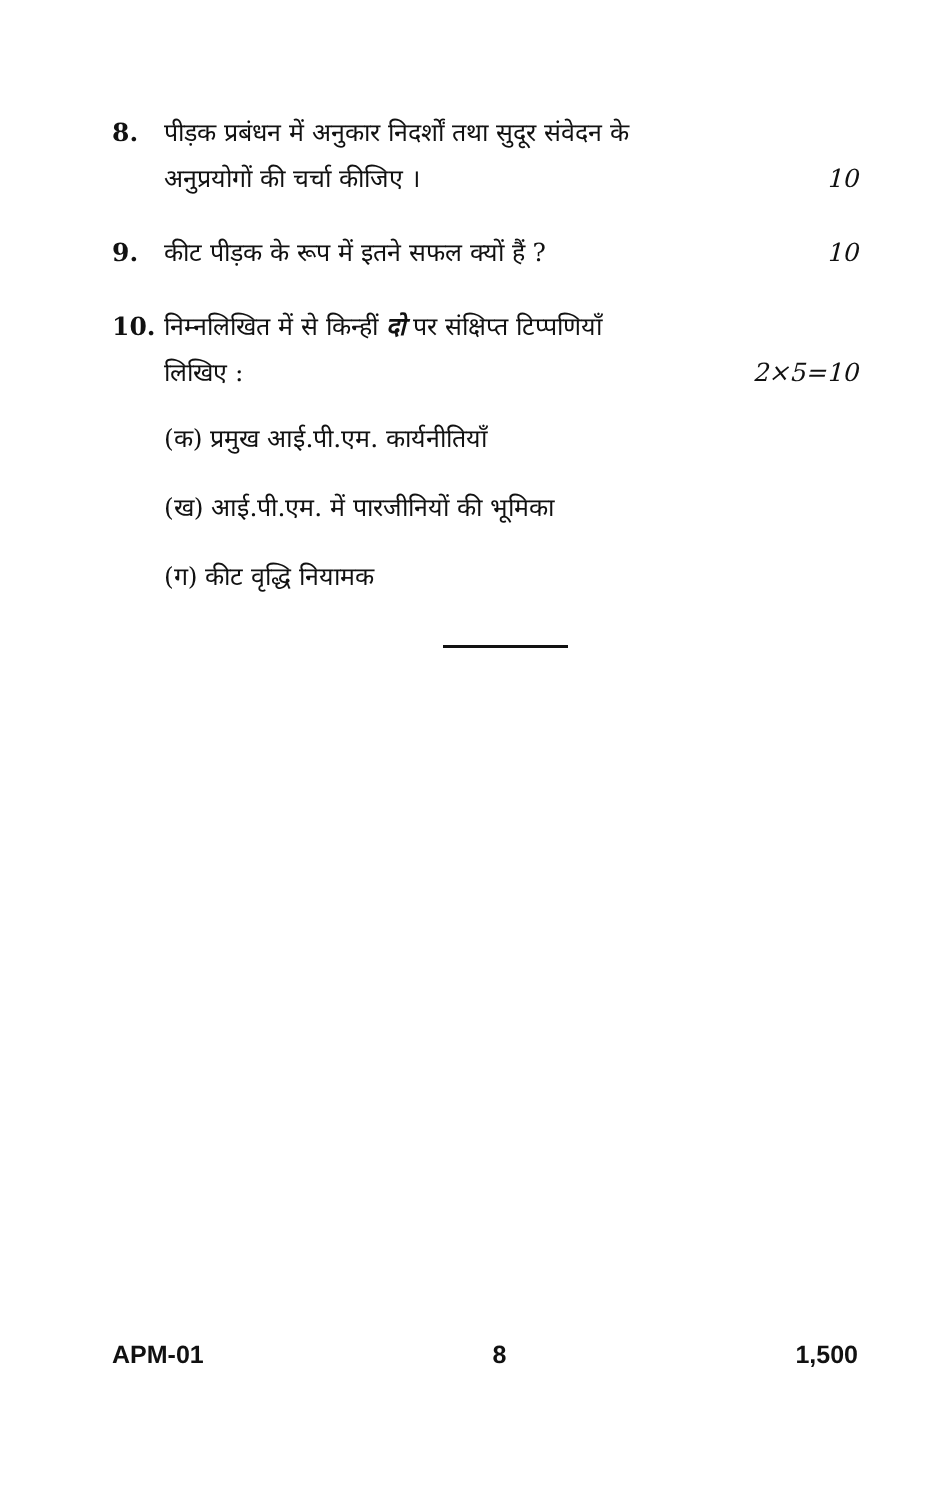8. पीड़क प्रबंधन में अनुकार निदर्शों तथा सुदूर संवेदन के
अनुप्रयोगों की चर्चा कीजिए । 10
9. कीट पीड़क के रूप में इतने सफल क्यों हैं ? 10
10. निम्नलिखित में से किन्हीं दो पर संक्षिप्त टिप्पणियाँ
लिखिए : 2×5=10
(क) प्रमुख आई.पी.एम. कार्यनीतियाँ
(ख) आई.पी.एम. में पारजीनियों की भूमिका
(ग) कीट वृद्धि नियामक
APM-01 8 1,500